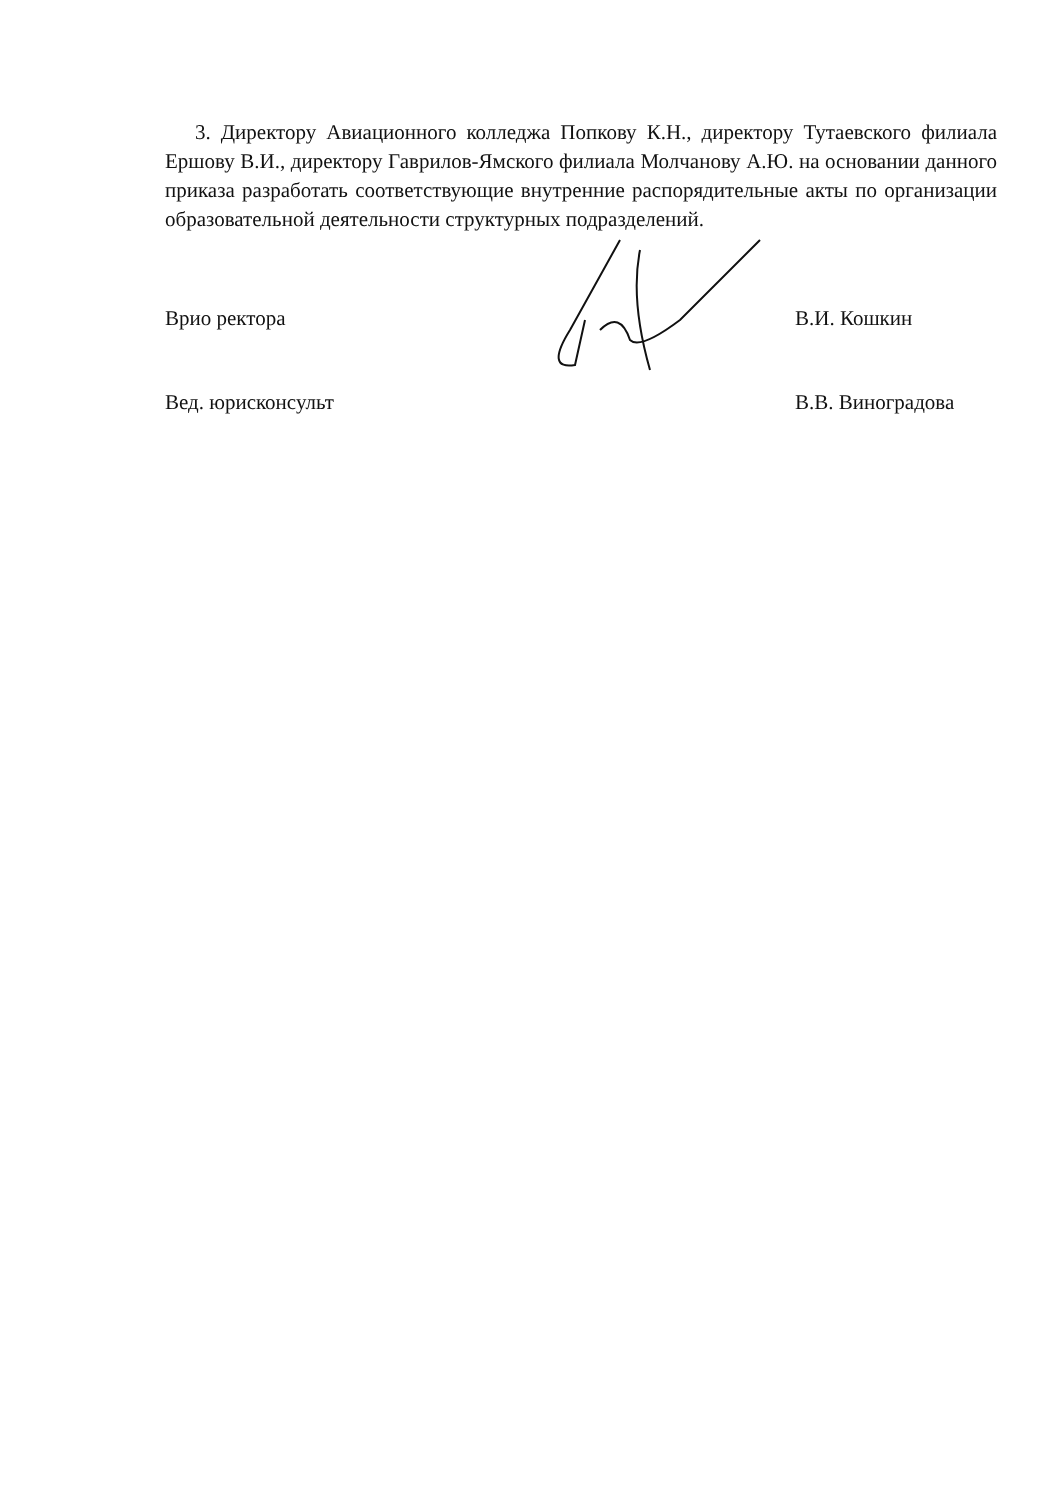3. Директору Авиационного колледжа Попкову К.Н., директору Тутаевского филиала Ершову В.И., директору Гаврилов-Ямского филиала Молчанову А.Ю. на основании данного приказа разработать соответствующие внутренние распорядительные акты по организации образовательной деятельности структурных подразделений.
Врио ректора В.И. Кошкин
Вед. юрисконсульт В.В. Виноградова